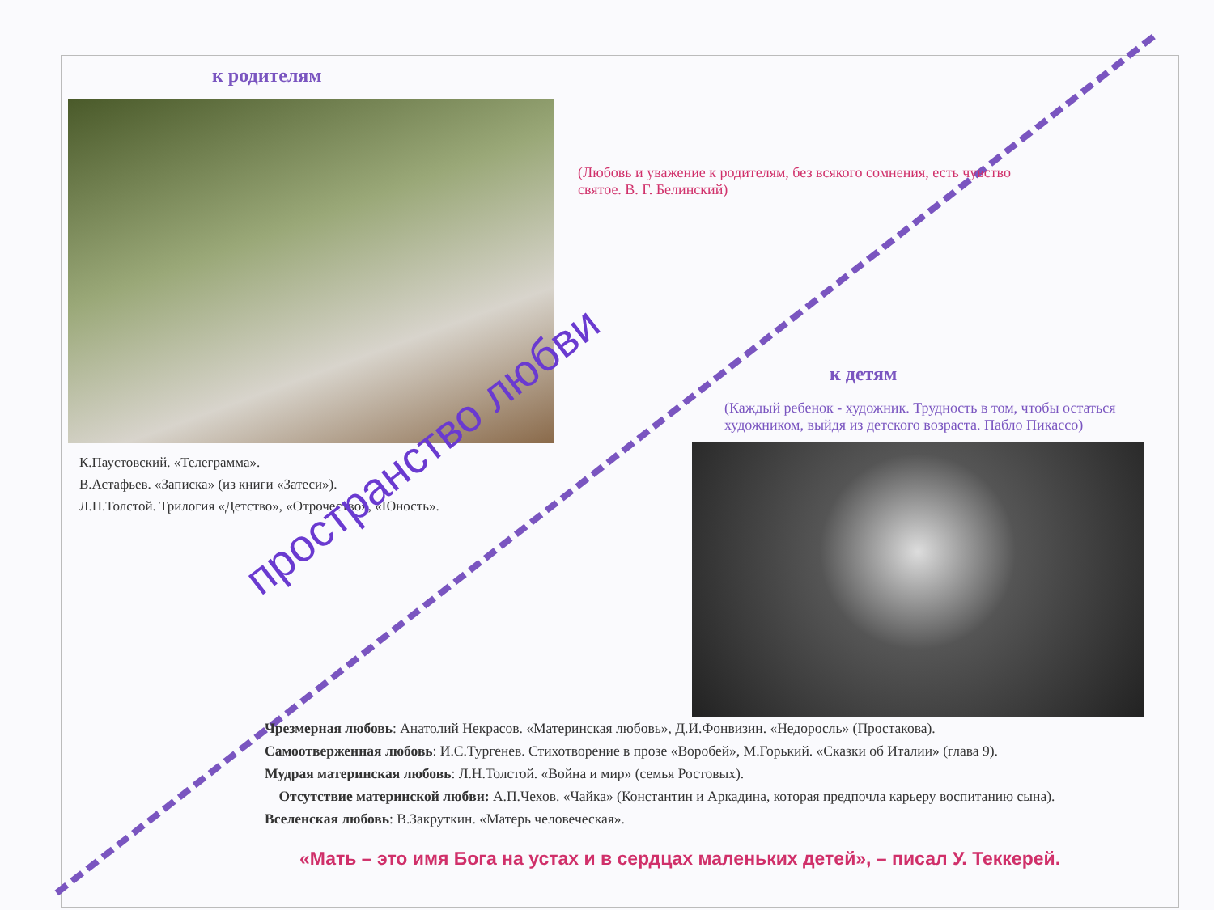к родителям
(Любовь и уважение к родителям, без всякого сомнения, есть чувство святое. В. Г. Белинский)
К.Паустовский. «Телеграмма».
В.Астафьев. «Записка» (из книги «Затеси»).
Л.Н.Толстой. Трилогия «Детство», «Отрочество», «Юность».
к детям
(Каждый ребенок - художник. Трудность в том, чтобы остаться художником, выйдя из детского возраста. Пабло Пикассо)
Чрезмерная любовь: Анатолий Некрасов. «Материнская любовь», Д.И.Фонвизин. «Недоросль» (Простакова).
Самоотверженная любовь: И.С.Тургенев. Стихотворение в прозе «Воробей», М.Горький. «Сказки об Италии» (глава 9).
Мудрая материнская любовь: Л.Н.Толстой. «Война и мир» (семья Ростовых).
Отсутствие материнской любви: А.П.Чехов. «Чайка» (Константин и Аркадина, которая предпочла карьеру воспитанию сына).
Вселенская любовь: В.Закруткин. «Матерь человеческая».
«Мать – это имя Бога на устах и в сердцах маленьких детей», – писал У. Теккерей.
пространство любви